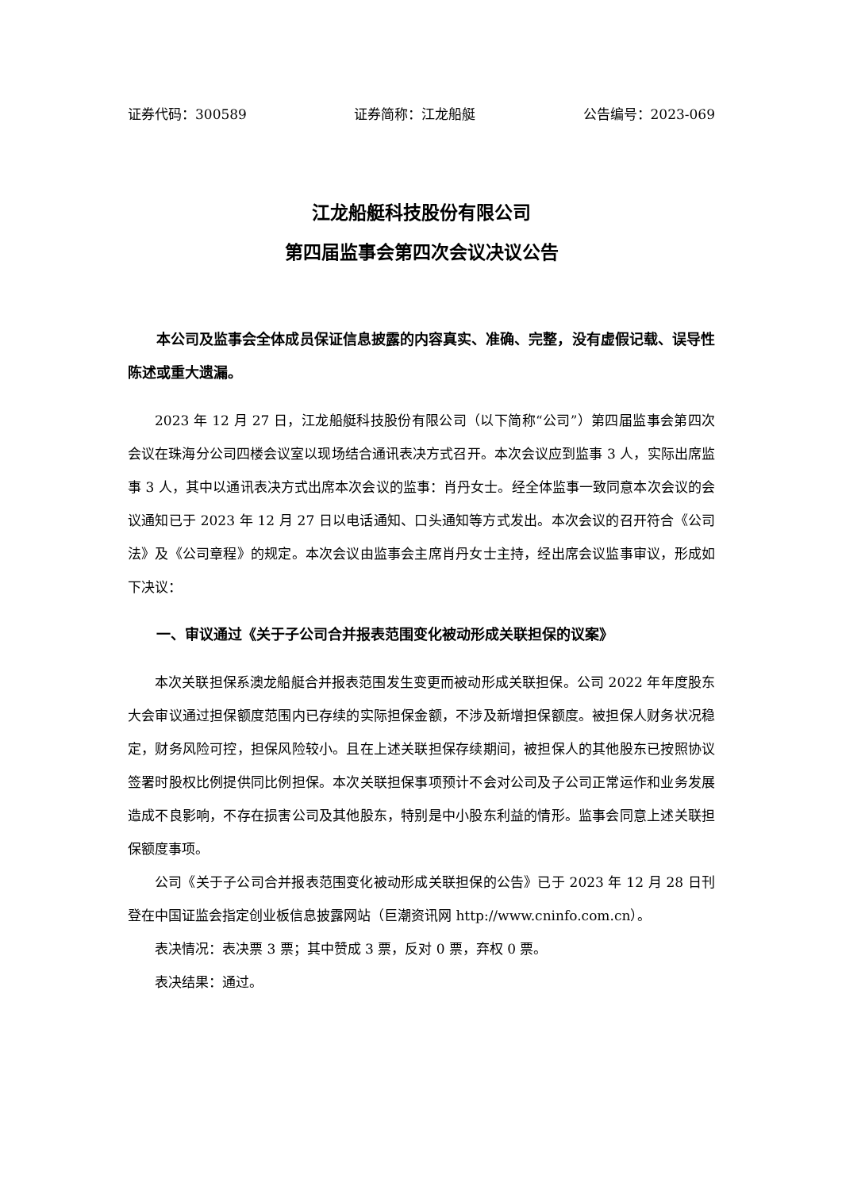证券代码：300589 证券简称：江龙船艇 公告编号：2023-069
江龙船艇科技股份有限公司
第四届监事会第四次会议决议公告
本公司及监事会全体成员保证信息披露的内容真实、准确、完整，没有虚假记载、误导性陈述或重大遗漏。
2023 年 12 月 27 日，江龙船艇科技股份有限公司（以下简称“公司”）第四届监事会第四次会议在珠海分公司四楼会议室以现场结合通讯表决方式召开。本次会议应到监事 3 人，实际出席监事 3 人，其中以通讯表决方式出席本次会议的监事：肖丹女士。经全体监事一致同意本次会议的会议通知已于 2023 年 12 月 27 日以电话通知、口头通知等方式发出。本次会议的召开符合《公司法》及《公司章程》的规定。本次会议由监事会主席肖丹女士主持，经出席会议监事审议，形成如下决议：
一、审议通过《关于子公司合并报表范围变化被动形成关联担保的议案》
本次关联担保系澳龙船艇合并报表范围发生变更而被动形成关联担保。公司 2022 年年度股东大会审议通过担保额度范围内已存续的实际担保金额，不涉及新增担保额度。被担保人财务状况稳定，财务风险可控，担保风险较小。且在上述关联担保存续期间，被担保人的其他股东已按照协议签署时股权比例提供同比例担保。本次关联担保事项预计不会对公司及子公司正常运作和业务发展造成不良影响，不存在损害公司及其他股东，特别是中小股东利益的情形。监事会同意上述关联担保额度事项。
公司《关于子公司合并报表范围变化被动形成关联担保的公告》已于 2023 年 12 月 28 日刊登在中国证监会指定创业板信息披露网站（巨潮资讯网 http://www.cninfo.com.cn）。
表决情况：表决票 3 票；其中赞成 3 票，反对 0 票，弃权 0 票。
表决结果：通过。